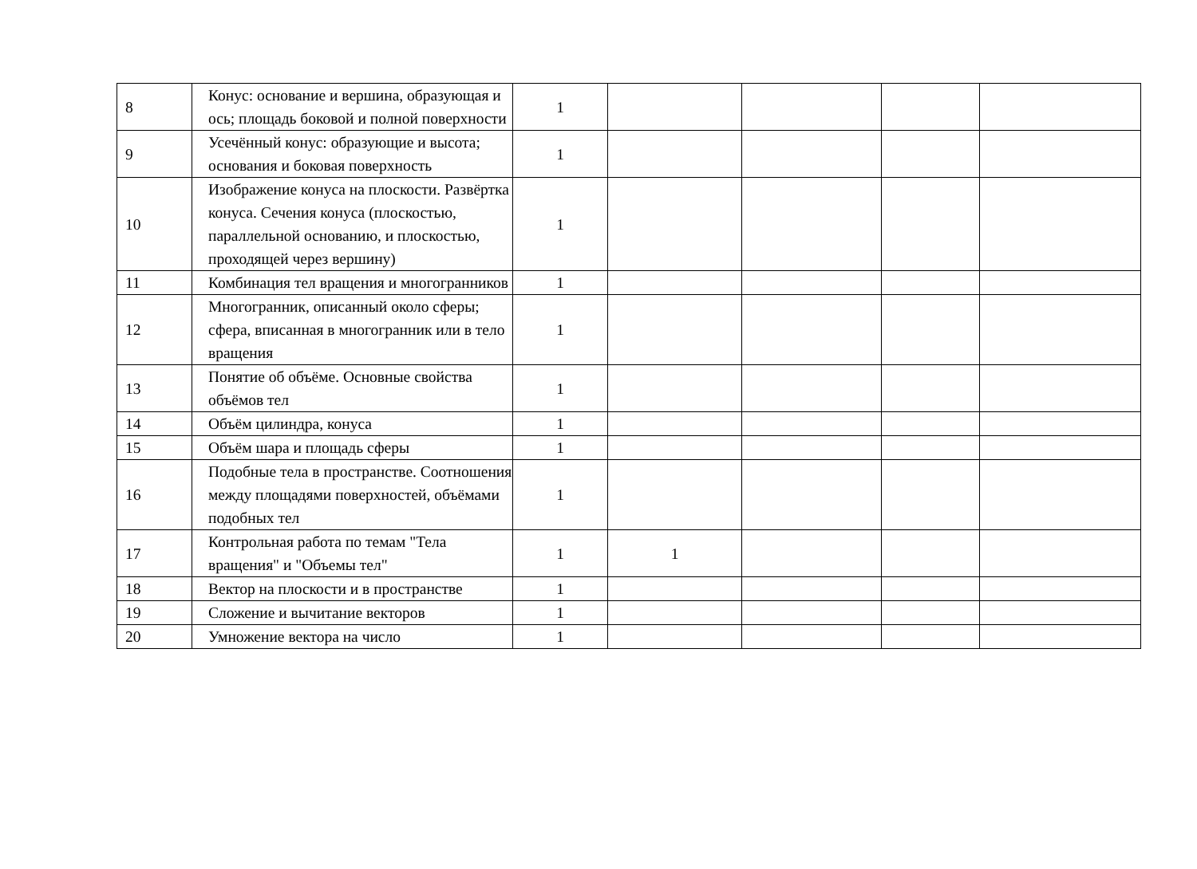| 8 | Конус: основание и вершина, образующая и ось; площадь боковой и полной поверхности | 1 | | | | |
| 9 | Усечённый конус: образующие и высота; основания и боковая поверхность | 1 | | | | |
| 10 | Изображение конуса на плоскости. Развёртка конуса. Сечения конуса (плоскостью, параллельной основанию, и плоскостью, проходящей через вершину) | 1 | | | | |
| 11 | Комбинация тел вращения и многогранников | 1 | | | | |
| 12 | Многогранник, описанный около сферы; сфера, вписанная в многогранник или в тело вращения | 1 | | | | |
| 13 | Понятие об объёме. Основные свойства объёмов тел | 1 | | | | |
| 14 | Объём цилиндра, конуса | 1 | | | | |
| 15 | Объём шара и площадь сферы | 1 | | | | |
| 16 | Подобные тела в пространстве. Соотношения между площадями поверхностей, объёмами подобных тел | 1 | | | | |
| 17 | Контрольная работа по темам "Тела вращения" и "Объемы тел" | 1 | 1 | | | |
| 18 | Вектор на плоскости и в пространстве | 1 | | | | |
| 19 | Сложение и вычитание векторов | 1 | | | | |
| 20 | Умножение вектора на число | 1 | | | | |